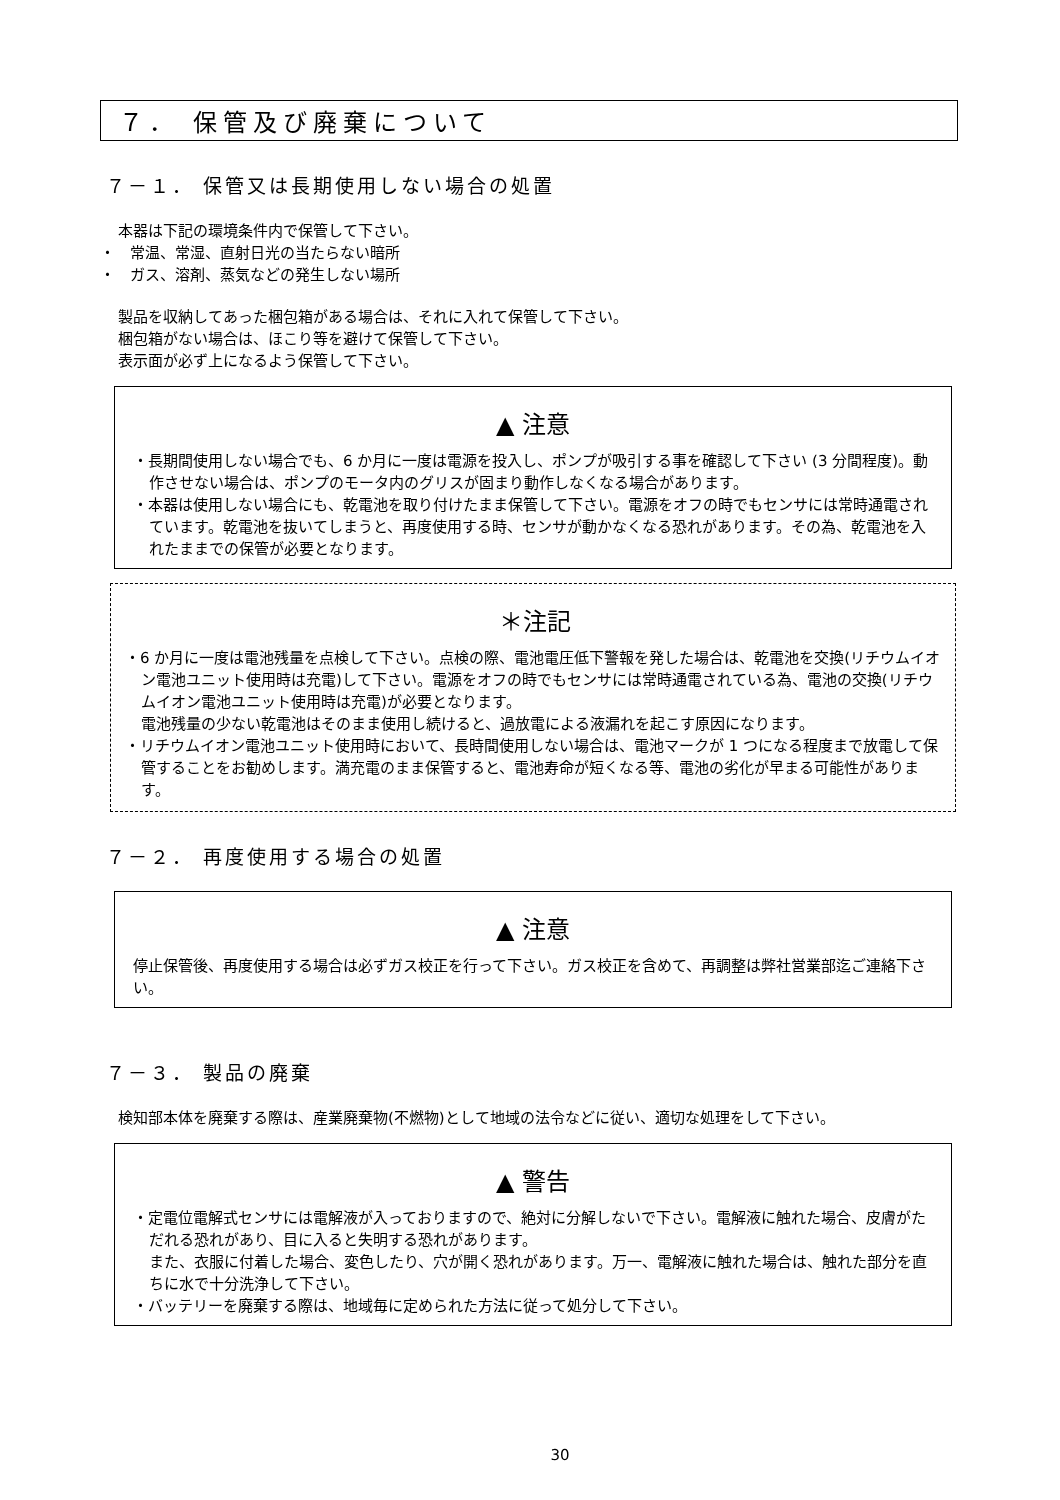７． 保管及び廃棄について
７－１． 保管又は長期使用しない場合の処置
本器は下記の環境条件内で保管して下さい。
・　常温、常湿、直射日光の当たらない暗所
・　ガス、溶剤、蒸気などの発生しない場所
製品を収納してあった梱包箱がある場合は、それに入れて保管して下さい。
梱包箱がない場合は、ほこり等を避けて保管して下さい。
表示面が必ず上になるよう保管して下さい。
▲ 注意
・長期間使用しない場合でも、6 か月に一度は電源を投入し、ポンプが吸引する事を確認して下さい (3 分間程度)。動作させない場合は、ポンプのモータ内のグリスが固まり動作しなくなる場合があります。
・本器は使用しない場合にも、乾電池を取り付けたまま保管して下さい。電源をオフの時でもセンサには常時通電されています。乾電池を抜いてしまうと、再度使用する時、センサが動かなくなる恐れがあります。その為、乾電池を入れたままでの保管が必要となります。
＊注記
・6 か月に一度は電池残量を点検して下さい。点検の際、電池電圧低下警報を発した場合は、乾電池を交換(リチウムイオン電池ユニット使用時は充電)して下さい。電源をオフの時でもセンサには常時通電されている為、電池の交換(リチウムイオン電池ユニット使用時は充電)が必要となります。
電池残量の少ない乾電池はそのまま使用し続けると、過放電による液漏れを起こす原因になります。
・リチウムイオン電池ユニット使用時において、長時間使用しない場合は、電池マークが 1 つになる程度まで放電して保管することをお勧めします。満充電のまま保管すると、電池寿命が短くなる等、電池の劣化が早まる可能性があります。
７－２． 再度使用する場合の処置
▲ 注意
停止保管後、再度使用する場合は必ずガス校正を行って下さい。ガス校正を含めて、再調整は弊社営業部迄ご連絡下さい。
７－３． 製品の廃棄
検知部本体を廃棄する際は、産業廃棄物(不燃物)として地域の法令などに従い、適切な処理をして下さい。
▲ 警告
・定電位電解式センサには電解液が入っておりますので、絶対に分解しないで下さい。電解液に触れた場合、皮膚がただれる恐れがあり、目に入ると失明する恐れがあります。
また、衣服に付着した場合、変色したり、穴が開く恐れがあります。万一、電解液に触れた場合は、触れた部分を直ちに水で十分洗浄して下さい。
・バッテリーを廃棄する際は、地域毎に定められた方法に従って処分して下さい。
30